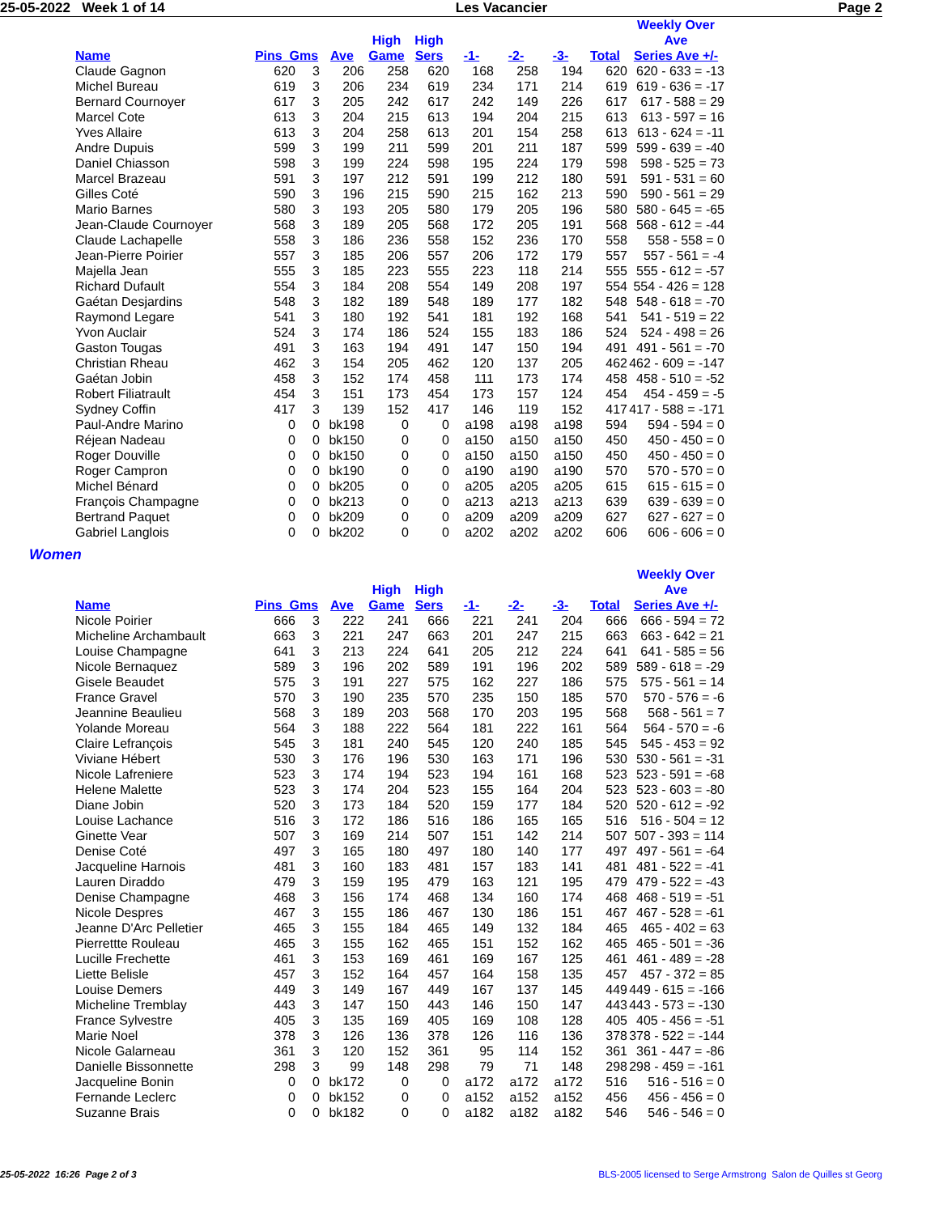25-05-2022 Week 1 of 14 Les Vacancier Page 2
| | | | | High | High | | | | | Weekly Over Ave |
| --- | --- | --- | --- | --- | --- | --- | --- | --- | --- | --- |
| Name | Pins Gms | | Ave | Game | Sers | -1- | -2- | -3- | Total | Series Ave +/- |
| Claude Gagnon | 620 | 3 | 206 | 258 | 620 | 168 | 258 | 194 | 620 | 620 - 633 = -13 |
| Michel Bureau | 619 | 3 | 206 | 234 | 619 | 234 | 171 | 214 | 619 | 619 - 636 = -17 |
| Bernard Cournoyer | 617 | 3 | 205 | 242 | 617 | 242 | 149 | 226 | 617 | 617 - 588 = 29 |
| Marcel Cote | 613 | 3 | 204 | 215 | 613 | 194 | 204 | 215 | 613 | 613 - 597 = 16 |
| Yves Allaire | 613 | 3 | 204 | 258 | 613 | 201 | 154 | 258 | 613 | 613 - 624 = -11 |
| Andre Dupuis | 599 | 3 | 199 | 211 | 599 | 201 | 211 | 187 | 599 | 599 - 639 = -40 |
| Daniel Chiasson | 598 | 3 | 199 | 224 | 598 | 195 | 224 | 179 | 598 | 598 - 525 = 73 |
| Marcel Brazeau | 591 | 3 | 197 | 212 | 591 | 199 | 212 | 180 | 591 | 591 - 531 = 60 |
| Gilles Coté | 590 | 3 | 196 | 215 | 590 | 215 | 162 | 213 | 590 | 590 - 561 = 29 |
| Mario Barnes | 580 | 3 | 193 | 205 | 580 | 179 | 205 | 196 | 580 | 580 - 645 = -65 |
| Jean-Claude Cournoyer | 568 | 3 | 189 | 205 | 568 | 172 | 205 | 191 | 568 | 568 - 612 = -44 |
| Claude Lachapelle | 558 | 3 | 186 | 236 | 558 | 152 | 236 | 170 | 558 | 558 - 558 = 0 |
| Jean-Pierre Poirier | 557 | 3 | 185 | 206 | 557 | 206 | 172 | 179 | 557 | 557 - 561 = -4 |
| Majella Jean | 555 | 3 | 185 | 223 | 555 | 223 | 118 | 214 | 555 | 555 - 612 = -57 |
| Richard Dufault | 554 | 3 | 184 | 208 | 554 | 149 | 208 | 197 | 554 | 554 - 426 = 128 |
| Gaétan Desjardins | 548 | 3 | 182 | 189 | 548 | 189 | 177 | 182 | 548 | 548 - 618 = -70 |
| Raymond Legare | 541 | 3 | 180 | 192 | 541 | 181 | 192 | 168 | 541 | 541 - 519 = 22 |
| Yvon Auclair | 524 | 3 | 174 | 186 | 524 | 155 | 183 | 186 | 524 | 524 - 498 = 26 |
| Gaston Tougas | 491 | 3 | 163 | 194 | 491 | 147 | 150 | 194 | 491 | 491 - 561 = -70 |
| Christian Rheau | 462 | 3 | 154 | 205 | 462 | 120 | 137 | 205 | 462 | 462 - 609 = -147 |
| Gaétan Jobin | 458 | 3 | 152 | 174 | 458 | 111 | 173 | 174 | 458 | 458 - 510 = -52 |
| Robert Filiatrault | 454 | 3 | 151 | 173 | 454 | 173 | 157 | 124 | 454 | 454 - 459 = -5 |
| Sydney Coffin | 417 | 3 | 139 | 152 | 417 | 146 | 119 | 152 | 417 | 417 - 588 = -171 |
| Paul-Andre Marino | 0 | 0 | bk198 | 0 | 0 | a198 | a198 | a198 | 594 | 594 - 594 = 0 |
| Réjean Nadeau | 0 | 0 | bk150 | 0 | 0 | a150 | a150 | a150 | 450 | 450 - 450 = 0 |
| Roger Douville | 0 | 0 | bk150 | 0 | 0 | a150 | a150 | a150 | 450 | 450 - 450 = 0 |
| Roger Campron | 0 | 0 | bk190 | 0 | 0 | a190 | a190 | a190 | 570 | 570 - 570 = 0 |
| Michel Bénard | 0 | 0 | bk205 | 0 | 0 | a205 | a205 | a205 | 615 | 615 - 615 = 0 |
| François Champagne | 0 | 0 | bk213 | 0 | 0 | a213 | a213 | a213 | 639 | 639 - 639 = 0 |
| Bertrand Paquet | 0 | 0 | bk209 | 0 | 0 | a209 | a209 | a209 | 627 | 627 - 627 = 0 |
| Gabriel Langlois | 0 | 0 | bk202 | 0 | 0 | a202 | a202 | a202 | 606 | 606 - 606 = 0 |
Women
| | | | | High | High | | | | | Weekly Over Ave |
| --- | --- | --- | --- | --- | --- | --- | --- | --- | --- | --- |
| Name | Pins Gms | | Ave | Game | Sers | -1- | -2- | -3- | Total | Series Ave +/- |
| Nicole Poirier | 666 | 3 | 222 | 241 | 666 | 221 | 241 | 204 | 666 | 666 - 594 = 72 |
| Micheline Archambault | 663 | 3 | 221 | 247 | 663 | 201 | 247 | 215 | 663 | 663 - 642 = 21 |
| Louise Champagne | 641 | 3 | 213 | 224 | 641 | 205 | 212 | 224 | 641 | 641 - 585 = 56 |
| Nicole Bernaquez | 589 | 3 | 196 | 202 | 589 | 191 | 196 | 202 | 589 | 589 - 618 = -29 |
| Gisele Beaudet | 575 | 3 | 191 | 227 | 575 | 162 | 227 | 186 | 575 | 575 - 561 = 14 |
| France Gravel | 570 | 3 | 190 | 235 | 570 | 235 | 150 | 185 | 570 | 570 - 576 = -6 |
| Jeannine Beaulieu | 568 | 3 | 189 | 203 | 568 | 170 | 203 | 195 | 568 | 568 - 561 = 7 |
| Yolande Moreau | 564 | 3 | 188 | 222 | 564 | 181 | 222 | 161 | 564 | 564 - 570 = -6 |
| Claire Lefrançois | 545 | 3 | 181 | 240 | 545 | 120 | 240 | 185 | 545 | 545 - 453 = 92 |
| Viviane Hébert | 530 | 3 | 176 | 196 | 530 | 163 | 171 | 196 | 530 | 530 - 561 = -31 |
| Nicole Lafreniere | 523 | 3 | 174 | 194 | 523 | 194 | 161 | 168 | 523 | 523 - 591 = -68 |
| Helene Malette | 523 | 3 | 174 | 204 | 523 | 155 | 164 | 204 | 523 | 523 - 603 = -80 |
| Diane Jobin | 520 | 3 | 173 | 184 | 520 | 159 | 177 | 184 | 520 | 520 - 612 = -92 |
| Louise Lachance | 516 | 3 | 172 | 186 | 516 | 186 | 165 | 165 | 516 | 516 - 504 = 12 |
| Ginette Vear | 507 | 3 | 169 | 214 | 507 | 151 | 142 | 214 | 507 | 507 - 393 = 114 |
| Denise Coté | 497 | 3 | 165 | 180 | 497 | 180 | 140 | 177 | 497 | 497 - 561 = -64 |
| Jacqueline Harnois | 481 | 3 | 160 | 183 | 481 | 157 | 183 | 141 | 481 | 481 - 522 = -41 |
| Lauren Diraddo | 479 | 3 | 159 | 195 | 479 | 163 | 121 | 195 | 479 | 479 - 522 = -43 |
| Denise Champagne | 468 | 3 | 156 | 174 | 468 | 134 | 160 | 174 | 468 | 468 - 519 = -51 |
| Nicole Despres | 467 | 3 | 155 | 186 | 467 | 130 | 186 | 151 | 467 | 467 - 528 = -61 |
| Jeanne D'Arc Pelletier | 465 | 3 | 155 | 184 | 465 | 149 | 132 | 184 | 465 | 465 - 402 = 63 |
| Pierrettte Rouleau | 465 | 3 | 155 | 162 | 465 | 151 | 152 | 162 | 465 | 465 - 501 = -36 |
| Lucille Frechette | 461 | 3 | 153 | 169 | 461 | 169 | 167 | 125 | 461 | 461 - 489 = -28 |
| Liette Belisle | 457 | 3 | 152 | 164 | 457 | 164 | 158 | 135 | 457 | 457 - 372 = 85 |
| Louise Demers | 449 | 3 | 149 | 167 | 449 | 167 | 137 | 145 | 449 | 449 - 615 = -166 |
| Micheline Tremblay | 443 | 3 | 147 | 150 | 443 | 146 | 150 | 147 | 443 | 443 - 573 = -130 |
| France Sylvestre | 405 | 3 | 135 | 169 | 405 | 169 | 108 | 128 | 405 | 405 - 456 = -51 |
| Marie Noel | 378 | 3 | 126 | 136 | 378 | 126 | 116 | 136 | 378 | 378 - 522 = -144 |
| Nicole Galarneau | 361 | 3 | 120 | 152 | 361 | 95 | 114 | 152 | 361 | 361 - 447 = -86 |
| Danielle Bissonnette | 298 | 3 | 99 | 148 | 298 | 79 | 71 | 148 | 298 | 298 - 459 = -161 |
| Jacqueline Bonin | 0 | 0 | bk172 | 0 | 0 | a172 | a172 | a172 | 516 | 516 - 516 = 0 |
| Fernande Leclerc | 0 | 0 | bk152 | 0 | 0 | a152 | a152 | a152 | 456 | 456 - 456 = 0 |
| Suzanne Brais | 0 | 0 | bk182 | 0 | 0 | a182 | a182 | a182 | 546 | 546 - 546 = 0 |
25-05-2022 16:26 Page 2 of 3 BLS-2005 licensed to Serge Armstrong Salon de Quilles st Georg